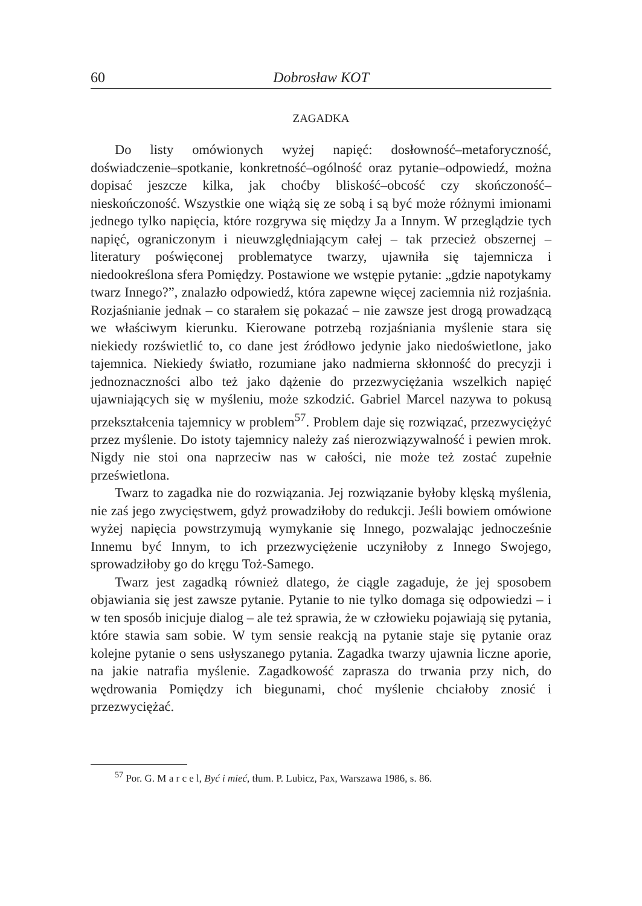60 Dobrosław KOT
ZAGADKA
Do listy omówionych wyżej napięć: dosłowność–metaforyczność, doświadczenie–spotkanie, konkretność–ogólność oraz pytanie–odpowiedź, można dopisać jeszcze kilka, jak choćby bliskość–obcość czy skończoność–nieskończoność. Wszystkie one wiążą się ze sobą i są być może różnymi imionami jednego tylko napięcia, które rozgrywa się między Ja a Innym. W przeglądzie tych napięć, ograniczonym i nieuwzględniającym całej – tak przecież obszernej – literatury poświęconej problematyce twarzy, ujawniła się tajemnicza i niedookreślona sfera Pomiędzy. Postawione we wstępie pytanie: „gdzie napotykamy twarz Innego?”, znalazło odpowiedź, która zapewne więcej zaciemnia niż rozjaśnia. Rozjaśnianie jednak – co starałem się pokazać – nie zawsze jest drogą prowadzącą we właściwym kierunku. Kierowane potrzebą rozjaśniania myślenie stara się niekiedy rozświetlić to, co dane jest źródłowo jedynie jako niedoświetlone, jako tajemnica. Niekiedy światło, rozumiane jako nadmierna skłonność do precyzji i jednoznaczności albo też jako dążenie do przezwyciężania wszelkich napięć ujawniających się w myśleniu, może szkodzić. Gabriel Marcel nazywa to pokusą przekształcenia tajemnicy w problem<sup>57</sup>. Problem daje się rozwiązać, przezwyciężyć przez myślenie. Do istoty tajemnicy należy zaś nierozwiązywalność i pewien mrok. Nigdy nie stoi ona naprzeciw nas w całości, nie może też zostać zupełnie prześwietlona.
Twarz to zagadka nie do rozwiązania. Jej rozwiązanie byłoby klęską myślenia, nie zaś jego zwycięstwem, gdyż prowadziłoby do redukcji. Jeśli bowiem omówione wyżej napięcia powstrzymują wymykanie się Innego, pozwalając jednocześnie Innemu być Innym, to ich przezwyciężenie uczyniłoby z Innego Swojego, sprowadziłoby go do kręgu Toż-Samego.
Twarz jest zagadką również dlatego, że ciągle zagaduje, że jej sposobem objawiania się jest zawsze pytanie. Pytanie to nie tylko domaga się odpowiedzi – i w ten sposób inicjuje dialog – ale też sprawia, że w człowieku pojawiają się pytania, które stawia sam sobie. W tym sensie reakcją na pytanie staje się pytanie oraz kolejne pytanie o sens usłyszanego pytania. Zagadka twarzy ujawnia liczne aporie, na jakie natrafia myślenie. Zagadkowość zaprasza do trwania przy nich, do wędrowania Pomiędzy ich biegunami, choć myślenie chciałoby znosić i przezwyciężać.
<sup>57</sup> Por. G. M a r c e l, Być i mieć, tłum. P. Lubicz, Pax, Warszawa 1986, s. 86.